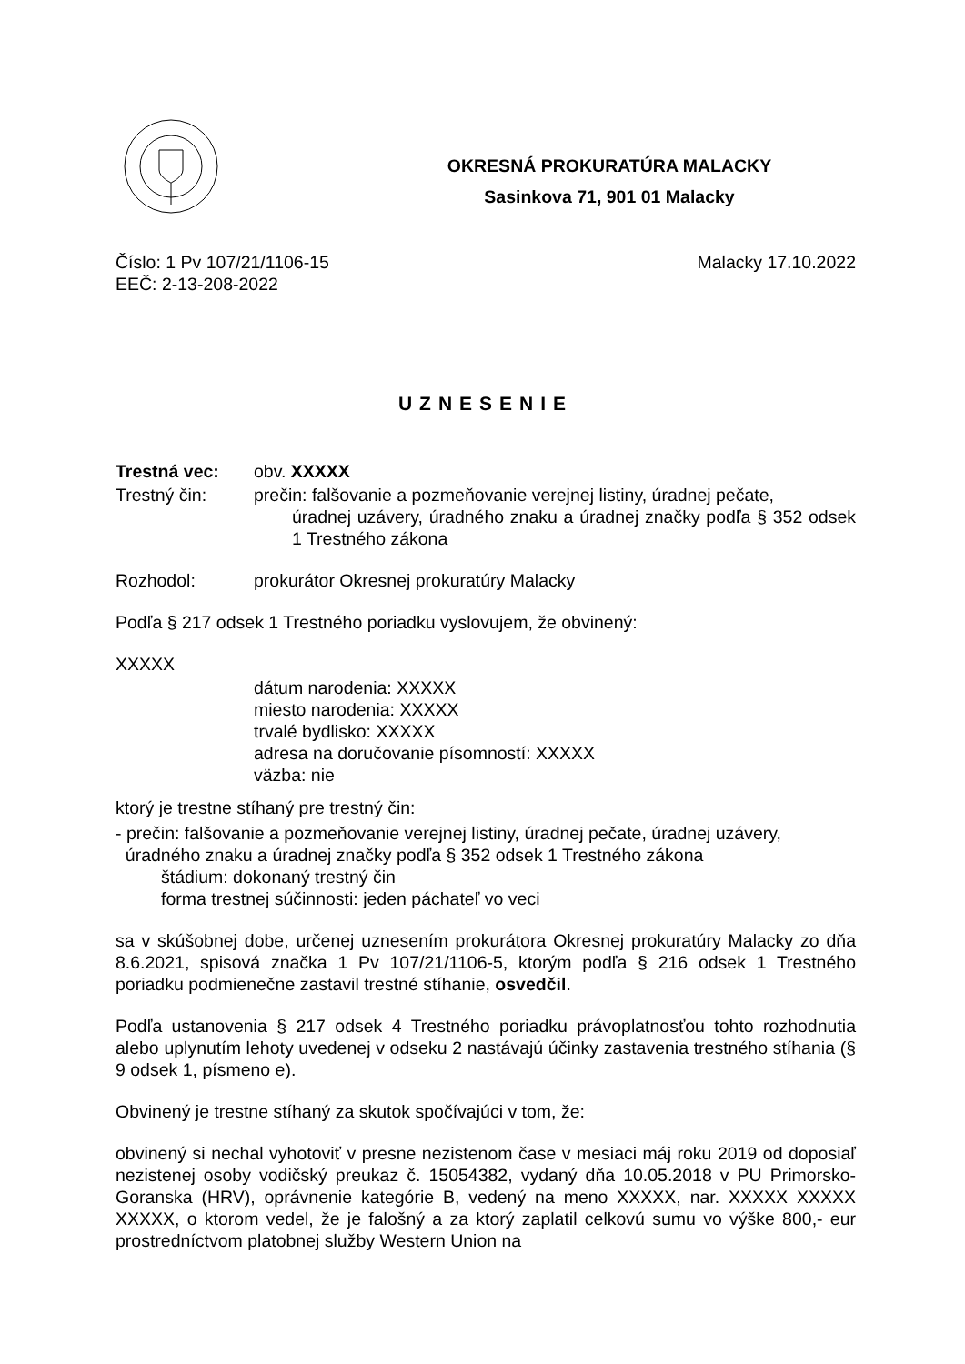OKRESNÁ PROKURATÚRA MALACKY
Sasinkova 71, 901 01 Malacky
Číslo: 1 Pv 107/21/1106-15 Malacky 17.10.2022
EEČ: 2-13-208-2022
UZNESENIE
Trestná vec: obv. XXXXX
Trestný čin: prečin: falšovanie a pozmeňovanie verejnej listiny, úradnej pečate,
úradnej uzávery, úradného znaku a úradnej značky podľa § 352 odsek 1 Trestného zákona
Rozhodol: prokurátor Okresnej prokuratúry Malacky
Podľa § 217 odsek 1 Trestného poriadku vyslovujem, že obvinený:
XXXXX
dátum narodenia: XXXXX
miesto narodenia: XXXXX
trvalé bydlisko: XXXXX
adresa na doručovanie písomností: XXXXX
väzba: nie
ktorý je trestne stíhaný pre trestný čin:
- prečin: falšovanie a pozmeňovanie verejnej listiny, úradnej pečate, úradnej uzávery,
úradného znaku a úradnej značky podľa § 352 odsek 1 Trestného zákona
štádium: dokonaný trestný čin
forma trestnej súčinnosti: jeden páchateľ vo veci
sa v skúšobnej dobe, určenej uznesením prokurátora Okresnej prokuratúry Malacky zo dňa 8.6.2021, spisová značka 1 Pv 107/21/1106-5, ktorým podľa § 216 odsek 1 Trestného poriadku podmienečne zastavil trestné stíhanie, osvedčil.
Podľa ustanovenia § 217 odsek 4 Trestného poriadku právoplatnosťou tohto rozhodnutia alebo uplynutím lehoty uvedenej v odseku 2 nastávajú účinky zastavenia trestného stíhania (§ 9 odsek 1, písmeno e).
Obvinený je trestne stíhaný za skutok spočívajúci v tom, že:
obvinený si nechal vyhotoviť v presne nezistenom čase v mesiaci máj roku 2019 od doposiaľ nezistenej osoby vodičský preukaz č. 15054382, vydaný dňa 10.05.2018 v PU Primorsko-Goranska (HRV), oprávnenie kategórie B, vedený na meno XXXXX, nar. XXXXX XXXXX XXXXX, o ktorom vedel, že je falošný a za ktorý zaplatil celkovú sumu vo výške 800,- eur prostredníctvom platobnej služby Western Union na